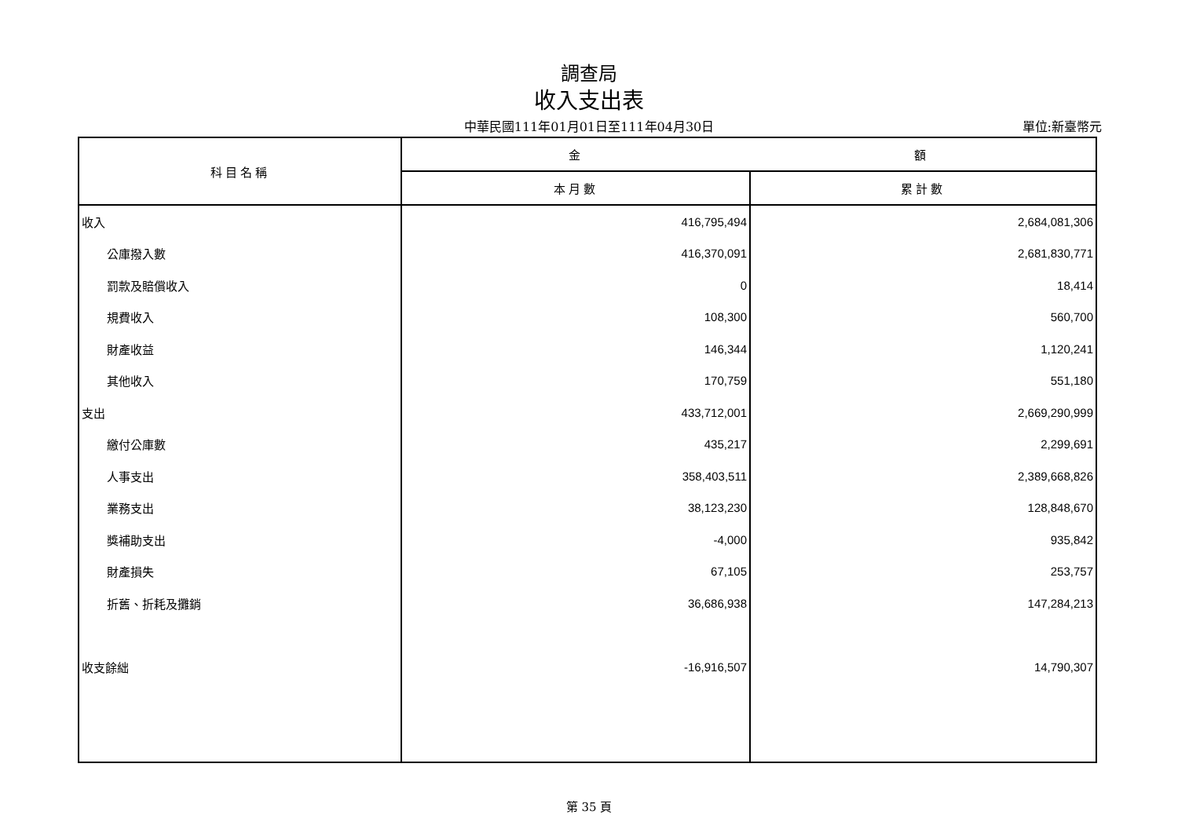調查局
收入支出表
中華民國111年01月01日至111年04月30日
單位:新臺幣元
| 科目名稱 | 金 額 | |
| --- | --- | --- |
| | 本月數 | 累計數 |
| 收入 | 416,795,494 | 2,684,081,306 |
| 公庫撥入數 | 416,370,091 | 2,681,830,771 |
| 罰款及賠償收入 | 0 | 18,414 |
| 規費收入 | 108,300 | 560,700 |
| 財產收益 | 146,344 | 1,120,241 |
| 其他收入 | 170,759 | 551,180 |
| 支出 | 433,712,001 | 2,669,290,999 |
| 繳付公庫數 | 435,217 | 2,299,691 |
| 人事支出 | 358,403,511 | 2,389,668,826 |
| 業務支出 | 38,123,230 | 128,848,670 |
| 獎補助支出 | -4,000 | 935,842 |
| 財產損失 | 67,105 | 253,757 |
| 折舊、折耗及攤銷 | 36,686,938 | 147,284,213 |
| 收支餘絀 | -16,916,507 | 14,790,307 |
第 35 頁